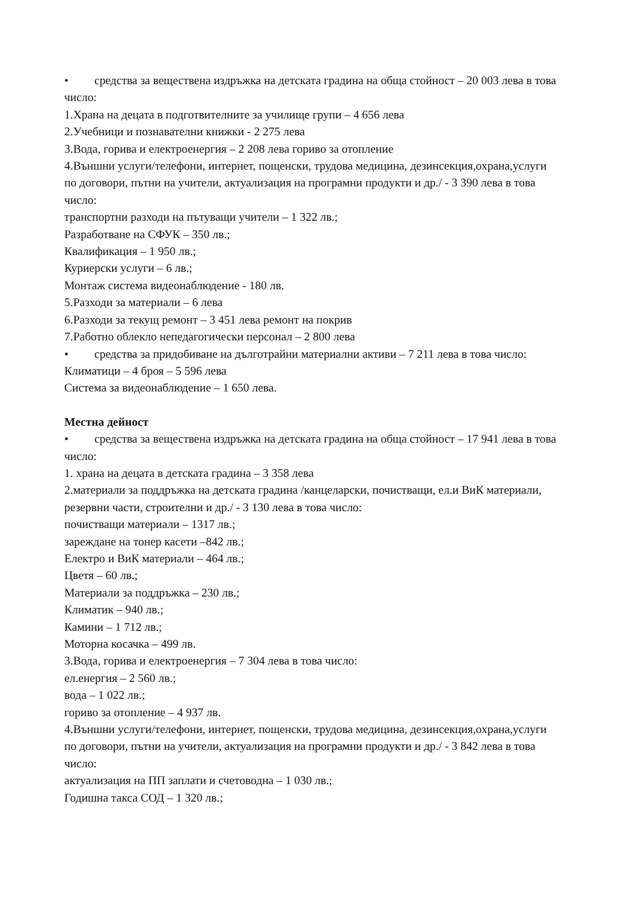• средства за веществена издръжка на детската градина на обща стойност – 20 003 лева в това число:
1.Храна на децата в подготвителните за училище групи – 4 656 лева
2.Учебници и познавателни книжки - 2 275 лева
3.Вода, горива и електроенергия – 2 208 лева гориво за отопление
4.Външни услуги/телефони, интернет, пощенски, трудова медицина, дезинсекция,охрана,услуги по договори, пътни на учители, актуализация на програмни продукти и др./ - 3 390 лева в това число:
транспортни разходи на пътуващи учители – 1 322 лв.;
Разработване на СФУК – 350 лв.;
Квалификация – 1 950 лв.;
Куриерски услуги – 6 лв.;
Монтаж система видеонаблюдение - 180 лв.
5.Разходи за материали – 6 лева
6.Разходи за текущ ремонт – 3 451 лева ремонт на покрив
7.Работно облекло непедагогически персонал – 2 800 лева
• средства за придобиване на дълготрайни материални активи – 7 211 лева в това число:
Климатици – 4 броя – 5 596 лева
Система за видеонаблюдение – 1 650 лева.
Местна дейност
• средства за веществена издръжка на детската градина на обща стойност – 17 941 лева в това число:
1. храна на децата в детската градина – 3 358 лева
2.материали за поддръжка на детската градина /канцеларски, почистващи, ел.и ВиК материали, резервни части, строителни и др./ - 3 130 лева в това число:
почистващи материали – 1317 лв.;
зареждане на тонер касети –842 лв.;
Електро и ВиК материали – 464 лв.;
Цветя – 60 лв.;
Материали за поддръжка – 230 лв.;
Климатик – 940 лв.;
Камини – 1 712 лв.;
Моторна косачка – 499 лв.
3.Вода, горива и електроенергия – 7 304 лева в това число:
ел.енергия – 2 560 лв.;
вода – 1 022 лв.;
гориво за отопление – 4 937 лв.
4.Външни услуги/телефони, интернет, пощенски, трудова медицина, дезинсекция,охрана,услуги по договори, пътни на учители, актуализация на програмни продукти и др./ - 3 842 лева в това число:
актуализация на ПП заплати и счетоводна – 1 030 лв.;
Годишна такса СОД – 1 320 лв.;